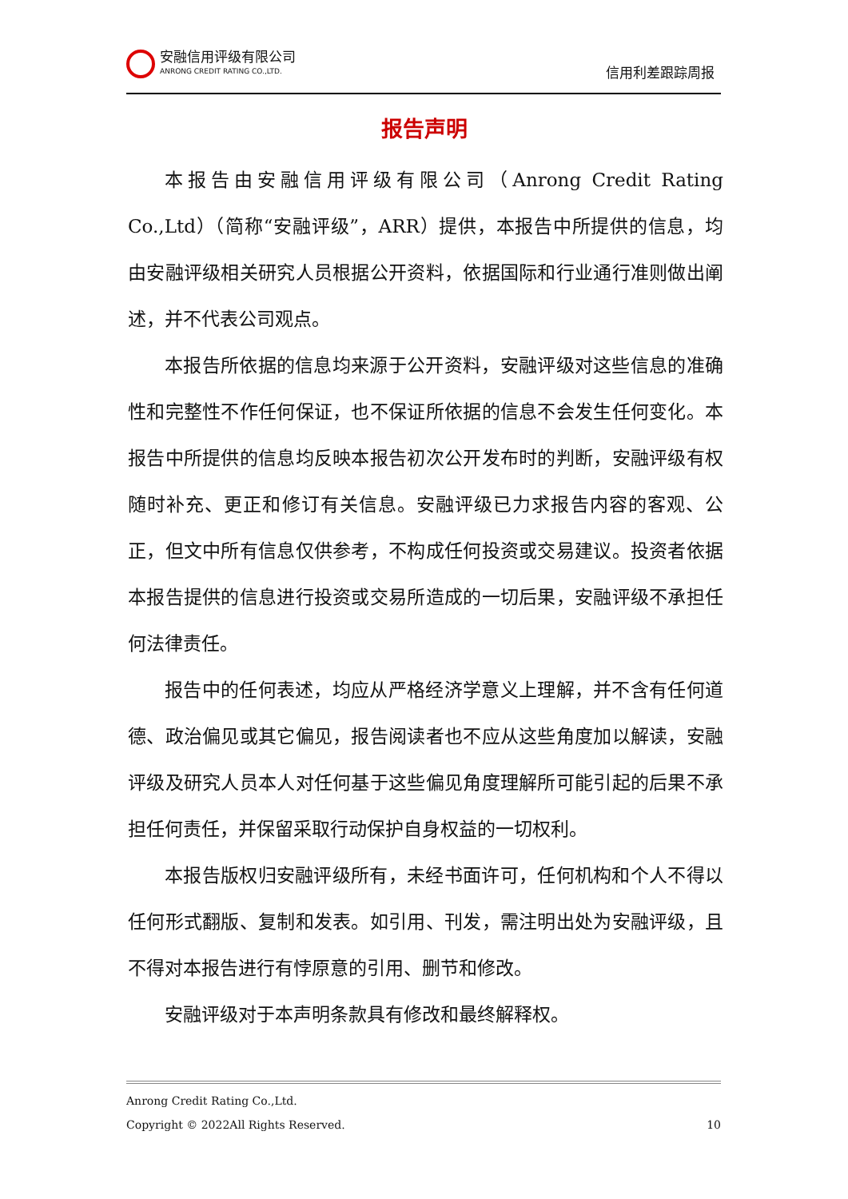安融信用评级有限公司
ANRONG CREDIT RATING CO.,LTD.
信用利差跟踪周报
报告声明
本报告由安融信用评级有限公司（Anrong Credit Rating Co.,Ltd）（简称“安融评级”，ARR）提供，本报告中所提供的信息，均由安融评级相关研究人员根据公开资料，依据国际和行业通行准则做出阐述，并不代表公司观点。
本报告所依据的信息均来源于公开资料，安融评级对这些信息的准确性和完整性不作任何保证，也不保证所依据的信息不会发生任何变化。本报告中所提供的信息均反映本报告初次公开发布时的判断，安融评级有权随时补充、更正和修订有关信息。安融评级已力求报告内容的客观、公正，但文中所有信息仅供参考，不构成任何投资或交易建议。投资者依据本报告提供的信息进行投资或交易所造成的一切后果，安融评级不承担任何法律责任。
报告中的任何表述，均应从严格经济学意义上理解，并不含有任何道德、政治偏见或其它偏见，报告阅读者也不应从这些角度加以解读，安融评级及研究人员本人对任何基于这些偏见角度理解所可能引起的后果不承担任何责任，并保留采取行动保护自身权益的一切权利。
本报告版权归安融评级所有，未经书面许可，任何机构和个人不得以任何形式翻版、复制和发表。如引用、刊发，需注明出处为安融评级，且不得对本报告进行有悖原意的引用、删节和修改。
安融评级对于本声明条款具有修改和最终解释权。
Anrong Credit Rating Co.,Ltd.
Copyright © 2022All Rights Reserved. 10